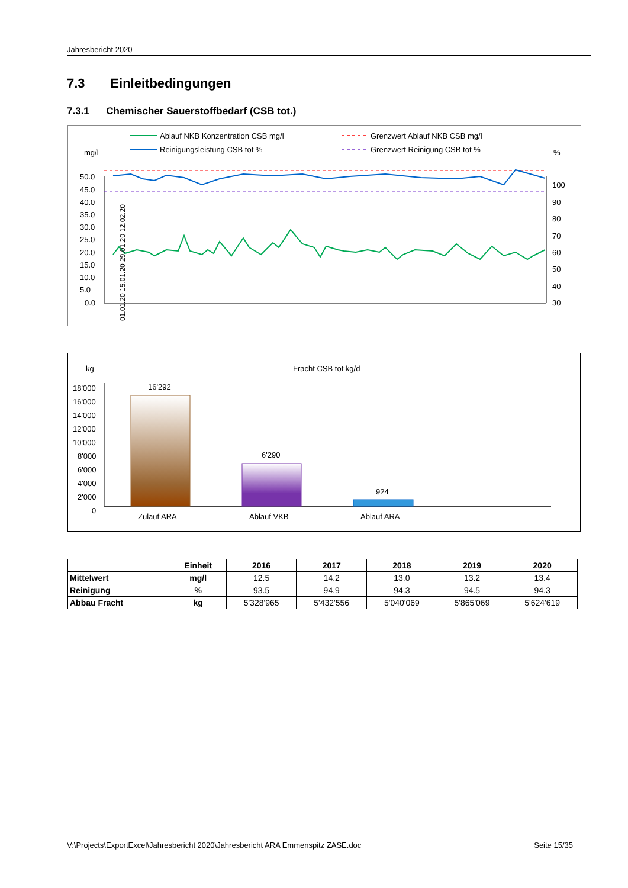Jahresbericht 2020
7.3 Einleitbedingungen
7.3.1 Chemischer Sauerstoffbedarf (CSB tot.)
Ablauf NKB Konzentration CSB mg/l
Reinigungsleistung CSB tot %
Grenzwert Ablauf NKB CSB mg/l
Grenzwert Reinigung CSB tot %
mg/l
%
50.0
45.0
40.0
35.0
30.0
25.0
20.0
15.0
10.0
5.0
0.0
100
90
80
70
60
50
40
30
01.01.20 15.01.20 29.01.20 12.02.20
kg
Fracht CSB tot kg/d
18'000
16'000
14'000
12'000
10'000
8'000
6'000
4'000
2'000
0
16'292
6'290
924
Zulauf ARA
Ablauf VKB
Ablauf ARA
| | Einheit | 2016 | 2017 | 2018 | 2019 | 2020 |
| --- | --- | --- | --- | --- | --- | --- |
| Mittelwert | mg/l | 12.5 | 14.2 | 13.0 | 13.2 | 13.4 |
| Reinigung | % | 93.5 | 94.9 | 94.3 | 94.5 | 94.3 |
| Abbau Fracht | kg | 5'328'965 | 5'432'556 | 5'040'069 | 5'865'069 | 5'624'619 |
V:\Projects\ExportExcel\Jahresbericht 2020\Jahresbericht ARA Emmenspitz ZASE.doc Seite 15/35